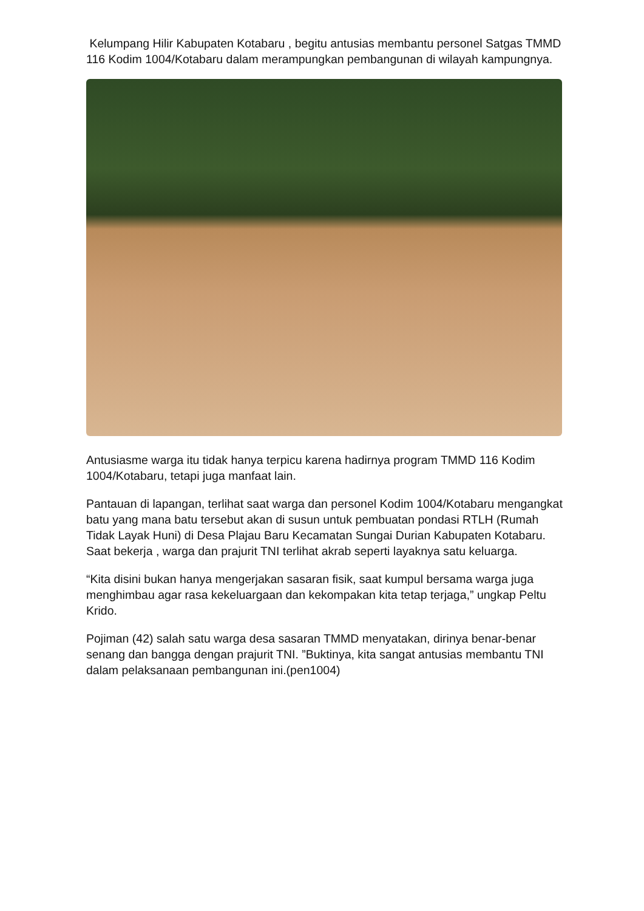Kelumpang Hilir Kabupaten Kotabaru , begitu antusias membantu personel Satgas TMMD 116 Kodim 1004/Kotabaru dalam merampungkan pembangunan di wilayah kampungnya.
Antusiasme warga itu tidak hanya terpicu karena hadirnya program TMMD 116 Kodim 1004/Kotabaru, tetapi juga manfaat lain.
Pantauan di lapangan, terlihat saat warga dan personel Kodim 1004/Kotabaru mengangkat batu yang mana batu tersebut akan di susun untuk pembuatan pondasi RTLH (Rumah Tidak Layak Huni) di Desa Plajau Baru Kecamatan Sungai Durian Kabupaten Kotabaru. Saat bekerja , warga dan prajurit TNI terlihat akrab seperti layaknya satu keluarga.
“Kita disini bukan hanya mengerjakan sasaran fisik, saat kumpul bersama warga juga menghimbau agar rasa kekeluargaan dan kekompakan kita tetap terjaga,” ungkap Peltu Krido.
Pojiman (42) salah satu warga desa sasaran TMMD menyatakan, dirinya benar-benar senang dan bangga dengan prajurit TNI. ”Buktinya, kita sangat antusias membantu TNI dalam pelaksanaan pembangunan ini.(pen1004)